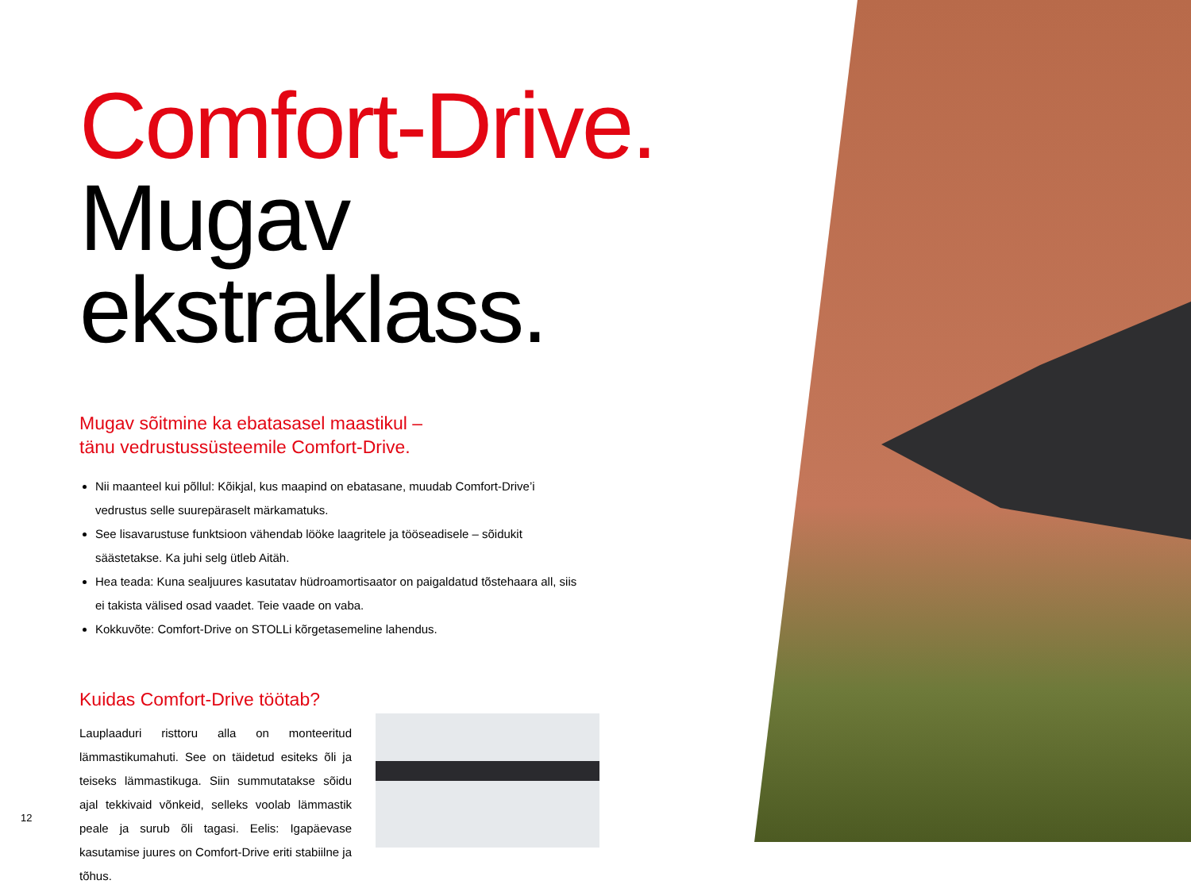Comfort-Drive.
Mugav ekstraklass.
Mugav sõitmine ka ebatasasel maastikul –
tänu vedrustussüsteemile Comfort-Drive.
Nii maanteel kui põllul: Kõikjal, kus maapind on ebatasane, muudab Comfort-Drive’i vedrustus selle suurepäraselt märkamatuks.
See lisavarustuse funktsioon vähendab lööke laagritele ja tööseadisele – sõidukit säästetakse. Ka juhi selg ütleb Aitäh.
Hea teada: Kuna sealjuures kasutatav hüdroamortisaator on paigaldatud tõstehaara all, siis ei takista välised osad vaadet. Teie vaade on vaba.
Kokkuvõte: Comfort-Drive on STOLLi kõrgetasemeline lahendus.
Kuidas Comfort-Drive töötab?
Lauplaaduri risttoru alla on monteeritud lämmastikumahuti. See on täidetud esiteks õli ja teiseks lämmastikuga. Siin summutatakse sõidu ajal tekkivaid võnkeid, selleks voolab lämmastik peale ja surub õli tagasi. Eelis: Igapäevase kasutamise juures on Comfort-Drive eriti stabiilne ja tõhus.
12